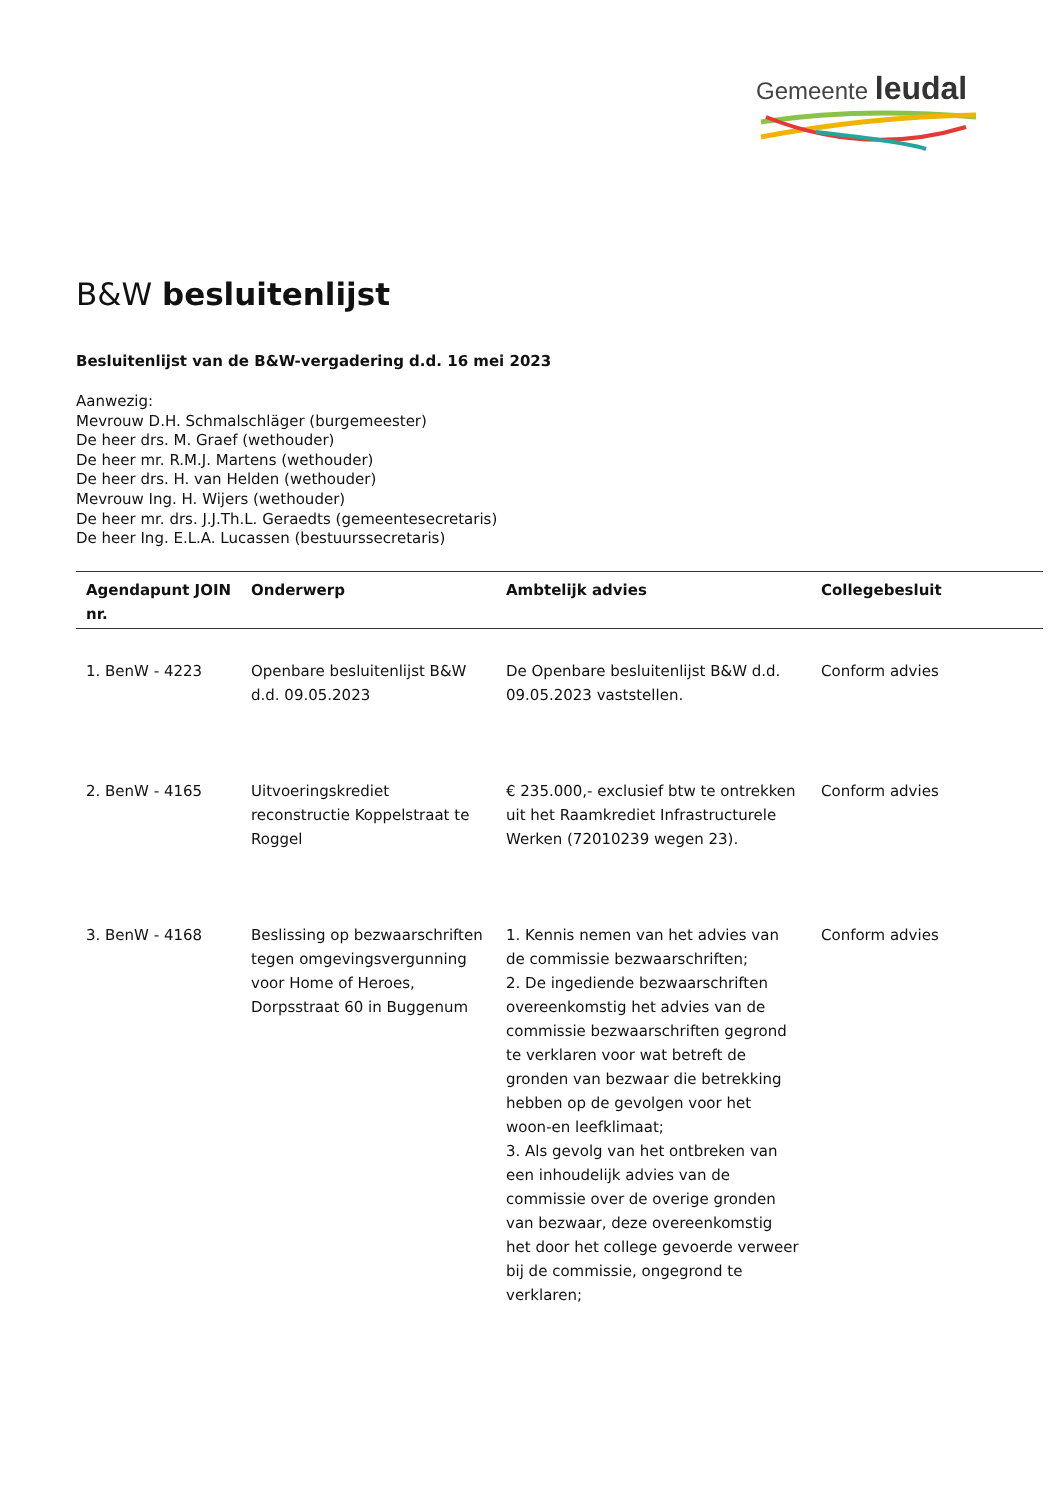Gemeente leudal
B&W besluitenlijst
Besluitenlijst van de B&W-vergadering d.d. 16 mei 2023
Aanwezig:
Mevrouw D.H. Schmalschläger (burgemeester)
De heer drs. M. Graef (wethouder)
De heer mr. R.M.J. Martens (wethouder)
De heer drs. H. van Helden (wethouder)
Mevrouw Ing. H. Wijers (wethouder)
De heer mr. drs. J.J.Th.L. Geraedts (gemeentesecretaris)
De heer Ing. E.L.A. Lucassen (bestuurssecretaris)
| Agendapunt JOIN nr. | Onderwerp | Ambtelijk advies | Collegebesluit |
| --- | --- | --- | --- |
| 1. BenW - 4223 | Openbare besluitenlijst B&W d.d. 09.05.2023 | De Openbare besluitenlijst B&W d.d. 09.05.2023 vaststellen. | Conform advies |
| 2. BenW - 4165 | Uitvoeringskrediet reconstructie Koppelstraat te Roggel | € 235.000,- exclusief btw te ontrekken uit het Raamkrediet Infrastructurele Werken (72010239 wegen 23). | Conform advies |
| 3. BenW - 4168 | Beslissing op bezwaarschriften tegen omgevingsvergunning voor Home of Heroes, Dorpsstraat 60 in Buggenum | 1. Kennis nemen van het advies van de commissie bezwaarschriften; 2. De ingediende bezwaarschriften overeenkomstig het advies van de commissie bezwaarschriften gegrond te verklaren voor wat betreft de gronden van bezwaar die betrekking hebben op de gevolgen voor het woon-en leefklimaat; 3. Als gevolg van het ontbreken van een inhoudelijk advies van de commissie over de overige gronden van bezwaar, deze overeenkomstig het door het college gevoerde verweer bij de commissie, ongegrond te verklaren; | Conform advies |